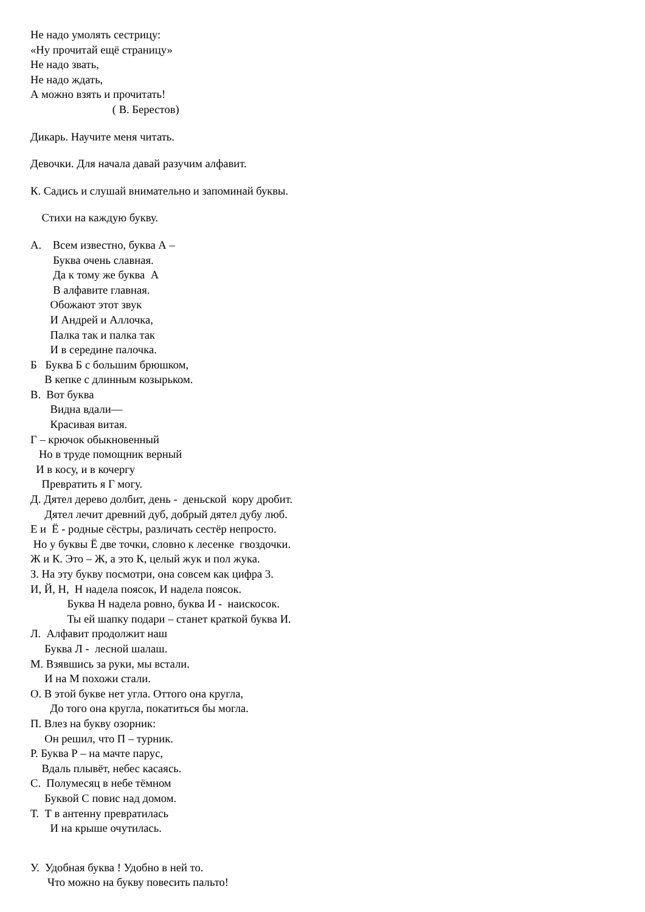Не надо умолять сестрицу:
«Ну прочитай ещё страницу»
Не надо звать,
Не надо ждать,
А можно взять и прочитать!
( В. Берестов)
Дикарь. Научите меня читать.
Девочки. Для начала давай разучим алфавит.
К. Садись и слушай внимательно и запоминай буквы.
Стихи на каждую букву.
А. Всем известно, буква А –
Буква очень славная.
Да к тому же буква А
В алфавите главная.
Обожают этот звук
И Андрей и Аллочка,
Палка так и палка так
И в середине палочка.
Б Буква Б с большим брюшком,
В кепке с длинным козырьком.
В. Вот буква
Видна вдали—
Красивая витая.
Г – крючок обыкновенный
Но в труде помощник верный
И в косу, и в кочергу
Превратить я Г могу.
Д. Дятел дерево долбит, день - деньской кору дробит.
Дятел лечит древний дуб, добрый дятел дубу люб.
Е и Ё - родные сёстры, различать сестёр непросто.
Но у буквы Ё две точки, словно к лесенке гвоздочки.
Ж и К. Это – Ж, а это К, целый жук и пол жука.
З. На эту букву посмотри, она совсем как цифра 3.
И, Й, Н, Н надела поясок, И надела поясок.
Буква Н надела ровно, буква И - наискосок.
Ты ей шапку подари – станет краткой буква И.
Л. Алфавит продолжит наш
Буква Л - лесной шалаш.
М. Взявшись за руки, мы встали.
И на М похожи стали.
О. В этой букве нет угла. Оттого она кругла,
До того она кругла, покатиться бы могла.
П. Влез на букву озорник:
Он решил, что П – турник.
Р. Буква Р – на мачте парус,
Вдаль плывёт, небес касаясь.
С. Полумесяц в небе тёмном
Буквой С повис над домом.
Т. Т в антенну превратилась
И на крыше очутилась.
У. Удобная буква ! Удобно в ней то.
Что можно на букву повесить пальто!